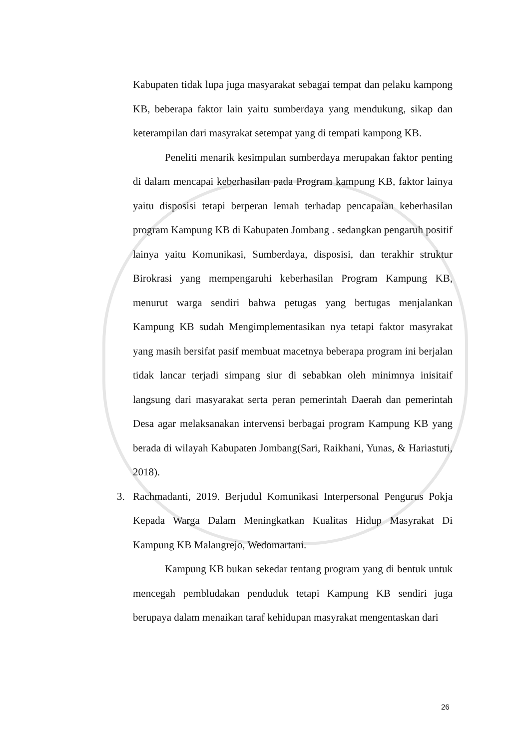Kabupaten tidak lupa juga masyarakat sebagai tempat dan pelaku kampong KB, beberapa faktor lain yaitu sumberdaya yang mendukung, sikap dan keterampilan dari masyrakat setempat yang di tempati kampong KB.
Peneliti menarik kesimpulan sumberdaya merupakan faktor penting di dalam mencapai keberhasilan pada Program kampung KB, faktor lainya yaitu disposisi tetapi berperan lemah terhadap pencapaian keberhasilan program Kampung KB di Kabupaten Jombang . sedangkan pengaruh positif lainya yaitu Komunikasi, Sumberdaya, disposisi, dan terakhir struktur Birokrasi yang mempengaruhi keberhasilan Program Kampung KB, menurut warga sendiri bahwa petugas yang bertugas menjalankan Kampung KB sudah Mengimplementasikan nya tetapi faktor masyrakat yang masih bersifat pasif membuat macetnya beberapa program ini berjalan tidak lancar terjadi simpang siur di sebabkan oleh minimnya inisitaif langsung dari masyarakat serta peran pemerintah Daerah dan pemerintah Desa agar melaksanakan intervensi berbagai program Kampung KB yang berada di wilayah Kabupaten Jombang(Sari, Raikhani, Yunas, & Hariastuti, 2018).
3. Rachmadanti, 2019. Berjudul Komunikasi Interpersonal Pengurus Pokja Kepada Warga Dalam Meningkatkan Kualitas Hidup Masyrakat Di Kampung KB Malangrejo, Wedomartani.
Kampung KB bukan sekedar tentang program yang di bentuk untuk mencegah pembludakan penduduk tetapi Kampung KB sendiri juga berupaya dalam menaikan taraf kehidupan masyrakat mengentaskan dari
26